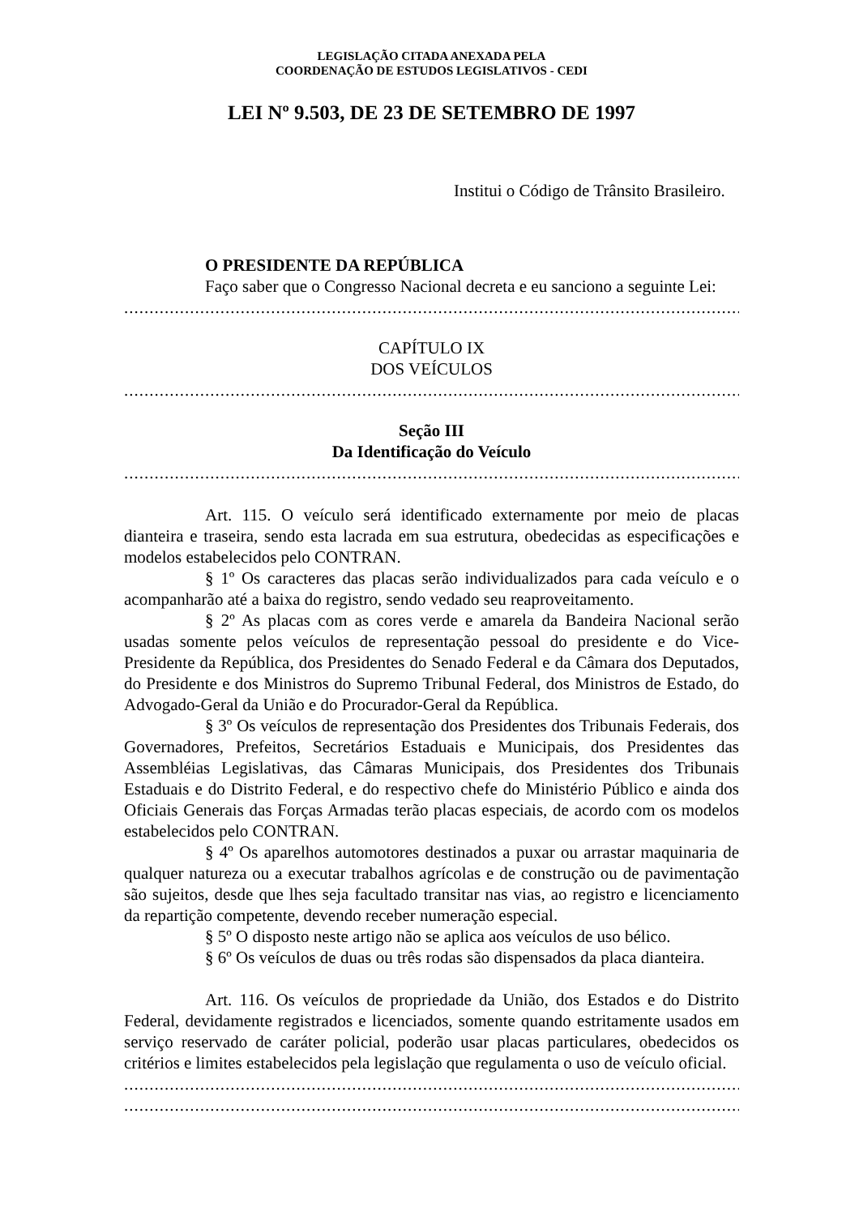LEGISLAÇÃO CITADA ANEXADA PELA
COORDENAÇÃO DE ESTUDOS LEGISLATIVOS - CEDI
LEI Nº 9.503, DE 23 DE SETEMBRO DE 1997
Institui o Código de Trânsito Brasileiro.
O PRESIDENTE DA REPÚBLICA
Faço saber que o Congresso Nacional decreta e eu sanciono a seguinte Lei:
............................................................................................................................................................................
CAPÍTULO IX
DOS VEÍCULOS
............................................................................................................................................................................
Seção III
Da Identificação do Veículo
............................................................................................................................................................................
Art. 115. O veículo será identificado externamente por meio de placas dianteira e traseira, sendo esta lacrada em sua estrutura, obedecidas as especificações e modelos estabelecidos pelo CONTRAN.
§ 1º Os caracteres das placas serão individualizados para cada veículo e o acompanharão até a baixa do registro, sendo vedado seu reaproveitamento.
§ 2º As placas com as cores verde e amarela da Bandeira Nacional serão usadas somente pelos veículos de representação pessoal do presidente e do Vice-Presidente da República, dos Presidentes do Senado Federal e da Câmara dos Deputados, do Presidente e dos Ministros do Supremo Tribunal Federal, dos Ministros de Estado, do Advogado-Geral da União e do Procurador-Geral da República.
§ 3º Os veículos de representação dos Presidentes dos Tribunais Federais, dos Governadores, Prefeitos, Secretários Estaduais e Municipais, dos Presidentes das Assembléias Legislativas, das Câmaras Municipais, dos Presidentes dos Tribunais Estaduais e do Distrito Federal, e do respectivo chefe do Ministério Público e ainda dos Oficiais Generais das Forças Armadas terão placas especiais, de acordo com os modelos estabelecidos pelo CONTRAN.
§ 4º Os aparelhos automotores destinados a puxar ou arrastar maquinaria de qualquer natureza ou a executar trabalhos agrícolas e de construção ou de pavimentação são sujeitos, desde que lhes seja facultado transitar nas vias, ao registro e licenciamento da repartição competente, devendo receber numeração especial.
§ 5º O disposto neste artigo não se aplica aos veículos de uso bélico.
§ 6º Os veículos de duas ou três rodas são dispensados da placa dianteira.
Art. 116. Os veículos de propriedade da União, dos Estados e do Distrito Federal, devidamente registrados e licenciados, somente quando estritamente usados em serviço reservado de caráter policial, poderão usar placas particulares, obedecidos os critérios e limites estabelecidos pela legislação que regulamenta o uso de veículo oficial.
............................................................................................................................................................................
............................................................................................................................................................................